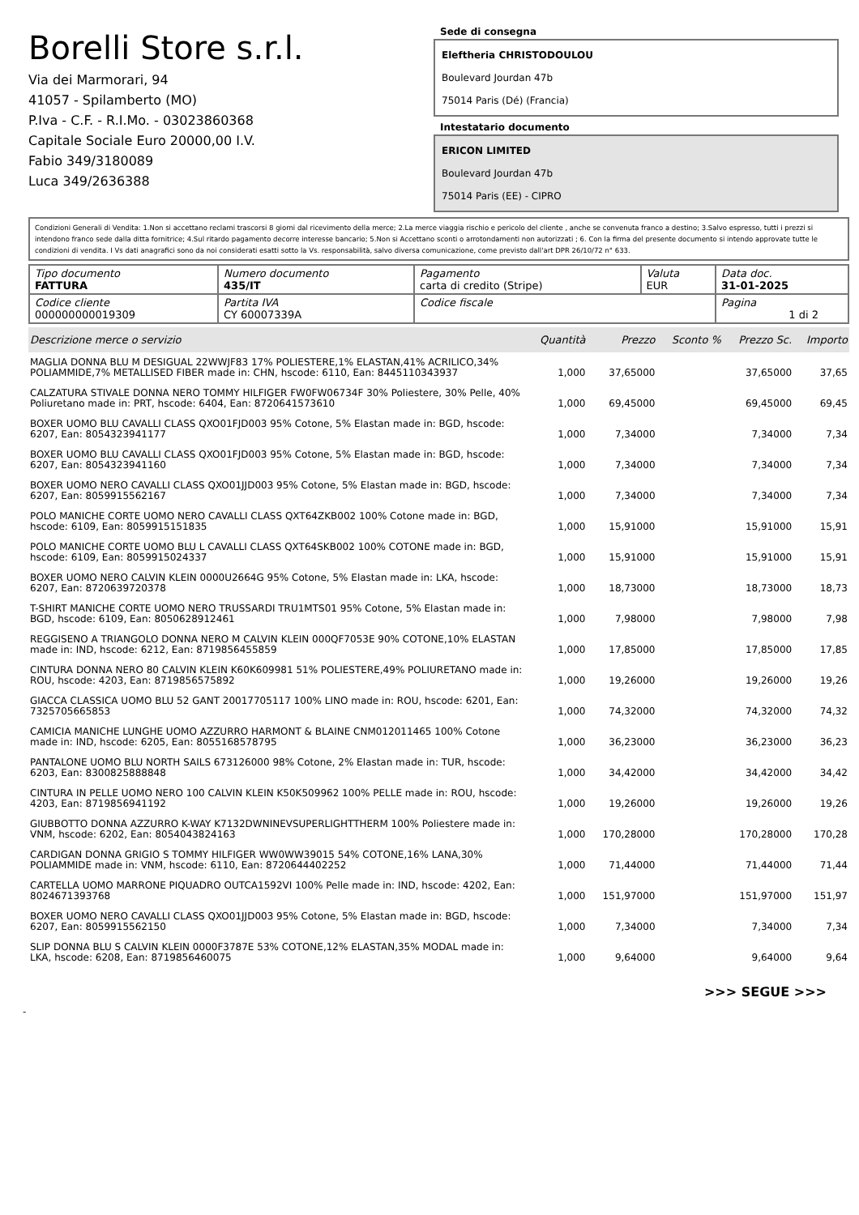Borelli Store s.r.l.
Via dei Marmorari, 94
41057 - Spilamberto (MO)
P.Iva - C.F. - R.I.Mo. - 03023860368
Capitale Sociale Euro 20000,00 I.V.
Fabio 349/3180089
Luca 349/2636388
Sede di consegna
Eleftheria CHRISTODOULOU
Boulevard Jourdan 47b
75014 Paris (Dé) (Francia)
Intestatario documento
ERICON LIMITED
Boulevard Jourdan 47b
75014 Paris (EE) - CIPRO
Condizioni Generali di Vendita: 1.Non si accettano reclami trascorsi 8 giorni dal ricevimento della merce; 2.La merce viaggia rischio e pericolo del cliente , anche se convenuta franco a destino; 3.Salvo espresso, tutti i prezzi si intendono franco sede dalla ditta fornitrice; 4.Sul ritardo pagamento decorre interesse bancario; 5.Non si Accettano sconti o arrotondamenti non autorizzati ; 6. Con la firma del presente documento si intendo approvate tutte le condizioni di vendita. I Vs dati anagrafici sono da noi considerati esatti sotto la Vs. responsabilità, salvo diversa comunicazione, come previsto dall'art DPR 26/10/72 n° 633.
| Tipo documento FATTURA | Numero documento 435/IT | Pagamento carta di credito (Stripe) | Valuta EUR | Data doc. 31-01-2025 |
| Codice cliente 000000000019309 | Partita IVA CY 60007339A | Codice fiscale | | Pagina 1 di 2 |
| Descrizione merce o servizio | Quantità | Prezzo | Sconto % | Prezzo Sc. | Importo |
| --- | --- | --- | --- | --- | --- |
| MAGLIA DONNA BLU M DESIGUAL 22WWJF83 17% POLIESTERE,1% ELASTAN,41% ACRILICO,34% POLIAMMIDE,7% METALLISED FIBER made in: CHN, hscode: 6110, Ean: 8445110343937 | 1,000 | 37,65000 | | 37,65000 | 37,65 |
| CALZATURA STIVALE DONNA NERO TOMMY HILFIGER FW0FW06734F 30% Poliestere, 30% Pelle, 40% Poliuretano made in: PRT, hscode: 6404, Ean: 8720641573610 | 1,000 | 69,45000 | | 69,45000 | 69,45 |
| BOXER UOMO BLU CAVALLI CLASS QXO01FJD003 95% Cotone, 5% Elastan made in: BGD, hscode: 6207, Ean: 8054323941177 | 1,000 | 7,34000 | | 7,34000 | 7,34 |
| BOXER UOMO BLU CAVALLI CLASS QXO01FJD003 95% Cotone, 5% Elastan made in: BGD, hscode: 6207, Ean: 8054323941160 | 1,000 | 7,34000 | | 7,34000 | 7,34 |
| BOXER UOMO NERO CAVALLI CLASS QXO01JJD003 95% Cotone, 5% Elastan made in: BGD, hscode: 6207, Ean: 8059915562167 | 1,000 | 7,34000 | | 7,34000 | 7,34 |
| POLO MANICHE CORTE UOMO NERO CAVALLI CLASS QXT64ZKB002 100% Cotone made in: BGD, hscode: 6109, Ean: 8059915151835 | 1,000 | 15,91000 | | 15,91000 | 15,91 |
| POLO MANICHE CORTE UOMO BLU L CAVALLI CLASS QXT64SKB002 100% COTONE made in: BGD, hscode: 6109, Ean: 8059915024337 | 1,000 | 15,91000 | | 15,91000 | 15,91 |
| BOXER UOMO NERO CALVIN KLEIN 0000U2664G 95% Cotone, 5% Elastan made in: LKA, hscode: 6207, Ean: 8720639720378 | 1,000 | 18,73000 | | 18,73000 | 18,73 |
| T-SHIRT MANICHE CORTE UOMO NERO TRUSSARDI TRU1MTS01 95% Cotone, 5% Elastan made in: BGD, hscode: 6109, Ean: 8050628912461 | 1,000 | 7,98000 | | 7,98000 | 7,98 |
| REGGISENO A TRIANGOLO DONNA NERO M CALVIN KLEIN 000QF7053E 90% COTONE,10% ELASTAN made in: IND, hscode: 6212, Ean: 8719856455859 | 1,000 | 17,85000 | | 17,85000 | 17,85 |
| CINTURA DONNA NERO 80 CALVIN KLEIN K60K609981 51% POLIESTERE,49% POLIURETANO made in: ROU, hscode: 4203, Ean: 8719856575892 | 1,000 | 19,26000 | | 19,26000 | 19,26 |
| GIACCA CLASSICA UOMO BLU 52 GANT 20017705117 100% LINO made in: ROU, hscode: 6201, Ean: 7325705665853 | 1,000 | 74,32000 | | 74,32000 | 74,32 |
| CAMICIA MANICHE LUNGHE UOMO AZZURRO HARMONT & BLAINE CNM012011465 100% Cotone made in: IND, hscode: 6205, Ean: 8055168578795 | 1,000 | 36,23000 | | 36,23000 | 36,23 |
| PANTALONE UOMO BLU NORTH SAILS 673126000 98% Cotone, 2% Elastan made in: TUR, hscode: 6203, Ean: 8300825888848 | 1,000 | 34,42000 | | 34,42000 | 34,42 |
| CINTURA IN PELLE UOMO NERO 100 CALVIN KLEIN K50K509962 100% PELLE made in: ROU, hscode: 4203, Ean: 8719856941192 | 1,000 | 19,26000 | | 19,26000 | 19,26 |
| GIUBBOTTO DONNA AZZURRO K-WAY K7132DWNINEVSUPERLIGHTTHERM 100% Poliestere made in: VNM, hscode: 6202, Ean: 8054043824163 | 1,000 | 170,28000 | | 170,28000 | 170,28 |
| CARDIGAN DONNA GRIGIO S TOMMY HILFIGER WW0WW39015 54% COTONE,16% LANA,30% POLIAMMIDE made in: VNM, hscode: 6110, Ean: 8720644402252 | 1,000 | 71,44000 | | 71,44000 | 71,44 |
| CARTELLA UOMO MARRONE PIQUADRO OUTCA1592VI 100% Pelle made in: IND, hscode: 4202, Ean: 8024671393768 | 1,000 | 151,97000 | | 151,97000 | 151,97 |
| BOXER UOMO NERO CAVALLI CLASS QXO01JJD003 95% Cotone, 5% Elastan made in: BGD, hscode: 6207, Ean: 8059915562150 | 1,000 | 7,34000 | | 7,34000 | 7,34 |
| SLIP DONNA BLU S CALVIN KLEIN 0000F3787E 53% COTONE,12% ELASTAN,35% MODAL made in: LKA, hscode: 6208, Ean: 8719856460075 | 1,000 | 9,64000 | | 9,64000 | 9,64 |
>>> SEGUE >>>
-